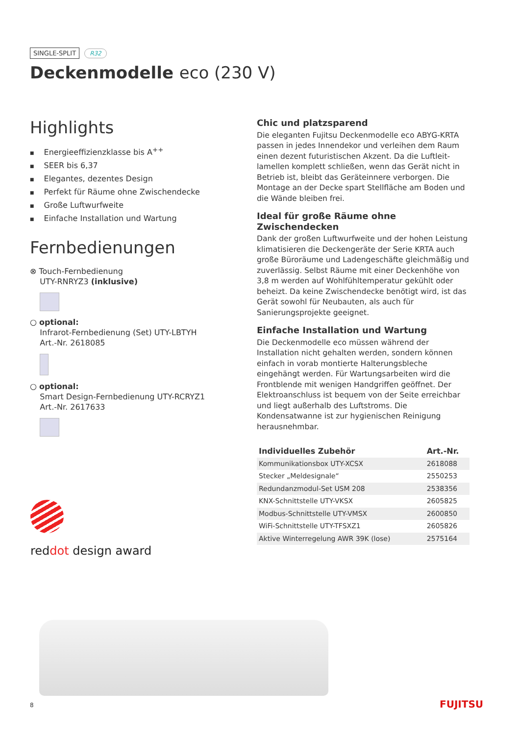SINGLE-SPLIT R32
Deckenmodelle eco (230 V)
Highlights
■ Energieeffizienzklasse bis A<sup>++</sup>
■ SEER bis 6,37
■ Elegantes, dezentes Design
■ Perfekt für Räume ohne Zwischendecke
■ Große Luftwurfweite
■ Einfache Installation und Wartung
Fernbedienungen
⊗ Touch-Fernbedienung
UTY-RNRYZ3 (inklusive)
○ optional:
Infrarot-Fernbedienung (Set) UTY-LBTYH
Art.-Nr. 2618085
○ optional:
Smart Design-Fernbedienung UTY-RCRYZ1
Art.-Nr. 2617633
Chic und platzsparend
Die eleganten Fujitsu Deckenmodelle eco ABYG-KRTA passen in jedes Innendekor und verleihen dem Raum einen dezent futuristischen Akzent. Da die Luftleit­lamellen komplett schließen, wenn das Gerät nicht in Betrieb ist, bleibt das Geräteinnere verborgen. Die Montage an der Decke spart Stellfläche am Boden und die Wände bleiben frei.
Ideal für große Räume ohne Zwischendecken
Dank der großen Luftwurfweite und der hohen Leistung klimatisieren die Deckengeräte der Serie KRTA auch große Büroräume und Ladengeschäfte gleichmäßig und zuver­lässig. Selbst Räume mit einer Deckenhöhe von 3,8 m wer­den auf Wohlfühltemperatur gekühlt oder beheizt. Da keine Zwischendecke benötigt wird, ist das Gerät sowohl für Neubauten, als auch für Sanierungsprojekte geeignet.
Einfache Installation und Wartung
Die Deckenmodelle eco müssen während der Installation nicht gehalten werden, sondern können einfach in vorab montierte Halterungsbleche eingehängt werden. Für War­tungsarbeiten wird die Frontblende mit wenigen Hand­griffen geöffnet. Der Elektroanschluss ist bequem von der Seite erreichbar und liegt außerhalb des Luftstroms. Die Kondensatwanne ist zur hygienischen Reinigung herausnehmbar.
| Individuelles Zubehör | Art.-Nr. |
| --- | --- |
| Kommunikationsbox UTY-XCSX | 2618088 |
| Stecker „Meldesignale“ | 2550253 |
| Redundanzmodul-Set USM 208 | 2538356 |
| KNX-Schnittstelle UTY-VKSX | 2605825 |
| Modbus-Schnittstelle UTY-VMSX | 2600850 |
| WiFi-Schnittstelle UTY-TFSXZ1 | 2605826 |
| Aktive Winterregelung AWR 39K (lose) | 2575164 |
reddot design award
8 FUJITSU